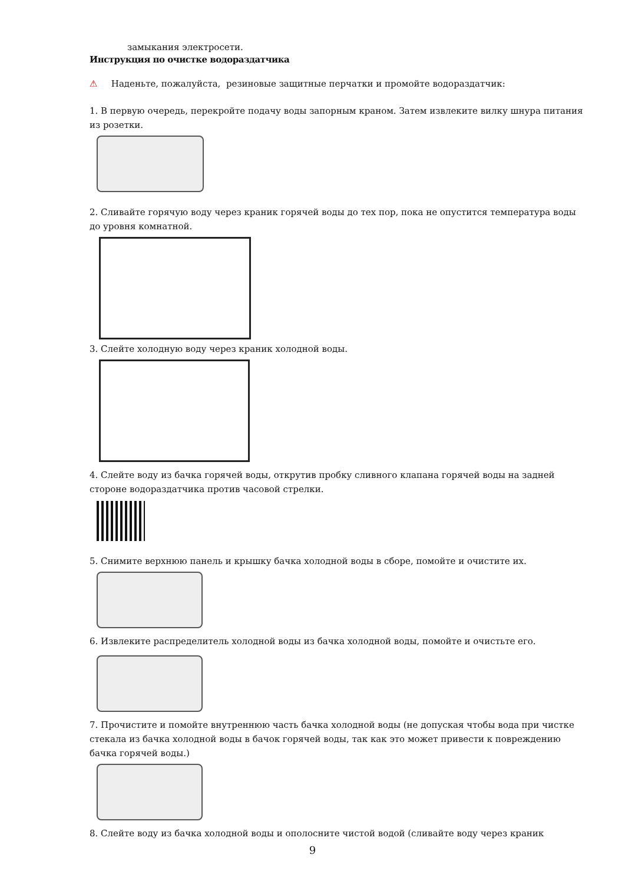замыкания электросети.
Инструкция по очистке водораздатчика
⚠ Наденьте, пожалуйста, резиновые защитные перчатки и промойте водораздатчик:
1. В первую очередь, перекройте подачу воды запорным краном. Затем извлеките вилку шнура питания из розетки.
2. Сливайте горячую воду через краник горячей воды до тех пор, пока не опустится температура воды до уровня комнатной.
3. Слейте холодную воду через краник холодной воды.
4. Слейте воду из бачка горячей воды, открутив пробку сливного клапана горячей воды на задней стороне водораздатчика против часовой стрелки.
5. Снимите верхнюю панель и крышку бачка холодной воды в сборе, помойте и очистите их.
6. Извлеките распределитель холодной воды из бачка холодной воды, помойте и очистьте его.
7. Прочистите и помойте внутреннюю часть бачка холодной воды (не допуская чтобы вода при чистке стекала из бачка холодной воды в бачок горячей воды, так как это может привести к повреждению бачка горячей воды.)
8. Слейте воду из бачка холодной воды и ополосните чистой водой (сливайте воду через краник
9